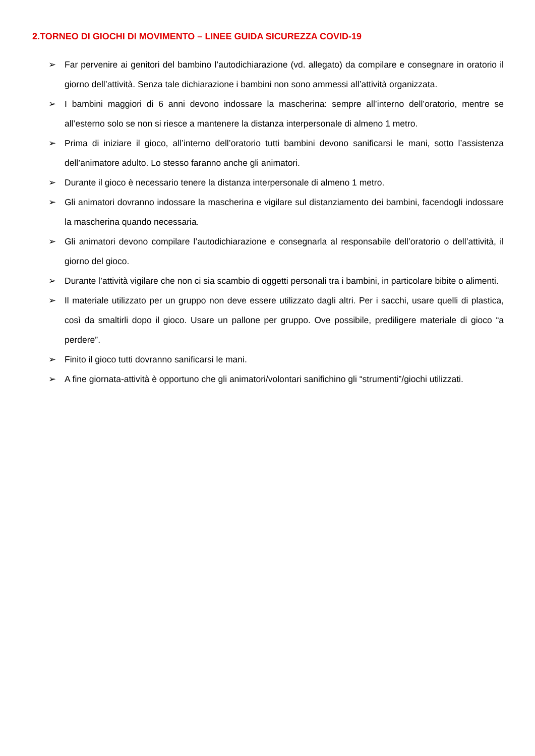2.TORNEO DI GIOCHI DI MOVIMENTO – LINEE GUIDA SICUREZZA COVID-19
➢ Far pervenire ai genitori del bambino l’autodichiarazione (vd. allegato) da compilare e consegnare in oratorio il giorno dell’attività. Senza tale dichiarazione i bambini non sono ammessi all’attività organizzata.
➢ I bambini maggiori di 6 anni devono indossare la mascherina: sempre all’interno dell’oratorio, mentre se all’esterno solo se non si riesce a mantenere la distanza interpersonale di almeno 1 metro.
➢ Prima di iniziare il gioco, all’interno dell’oratorio tutti bambini devono sanificarsi le mani, sotto l’assistenza dell’animatore adulto. Lo stesso faranno anche gli animatori.
➢ Durante il gioco è necessario tenere la distanza interpersonale di almeno 1 metro.
➢ Gli animatori dovranno indossare la mascherina e vigilare sul distanziamento dei bambini, facendogli indossare la mascherina quando necessaria.
➢ Gli animatori devono compilare l’autodichiarazione e consegnarla al responsabile dell’oratorio o dell’attività, il giorno del gioco.
➢ Durante l’attività vigilare che non ci sia scambio di oggetti personali tra i bambini, in particolare bibite o alimenti.
➢ Il materiale utilizzato per un gruppo non deve essere utilizzato dagli altri. Per i sacchi, usare quelli di plastica, così da smaltirli dopo il gioco. Usare un pallone per gruppo. Ove possibile, prediligere materiale di gioco “a perdere”.
➢ Finito il gioco tutti dovranno sanificarsi le mani.
➢ A fine giornata-attività è opportuno che gli animatori/volontari sanifichino gli “strumenti”/giochi utilizzati.